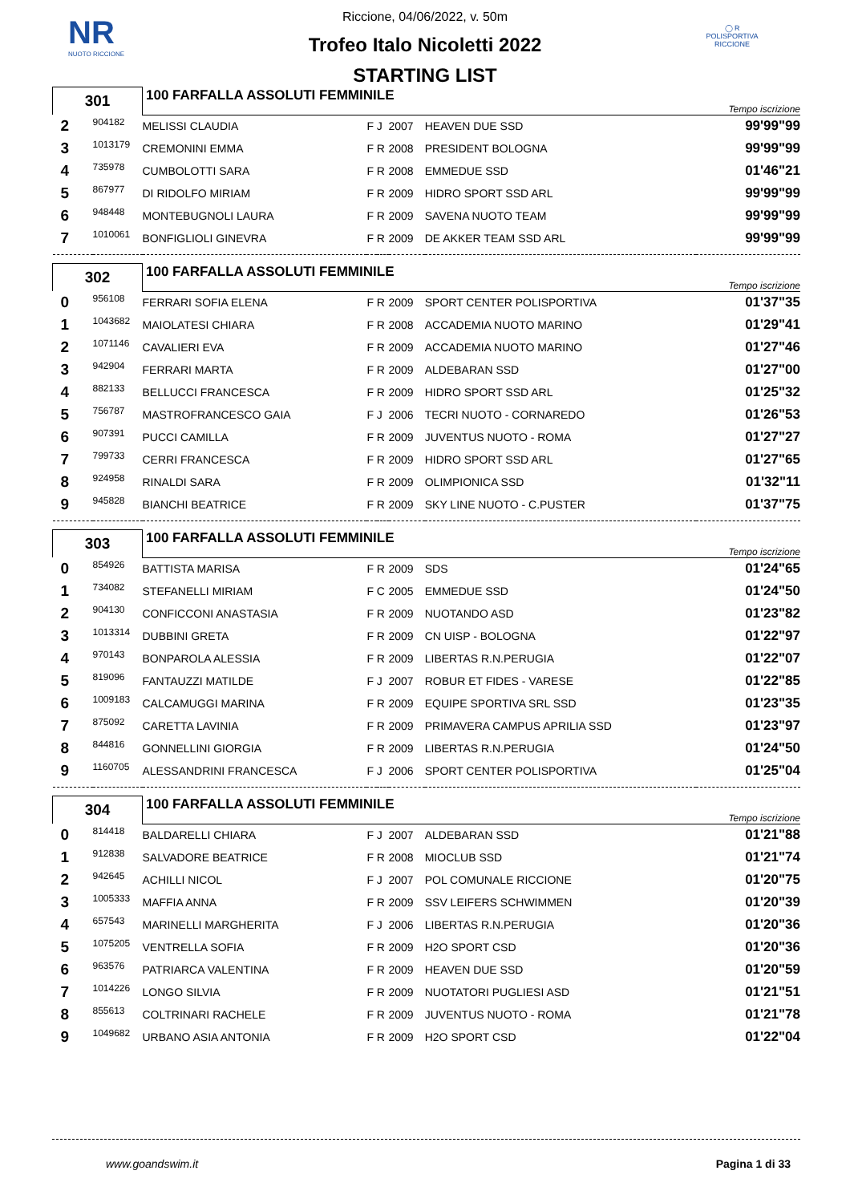NR
NUOTO RICCIONE
◯ R
POLISPORTIVA RICCIONE
Riccione, 04/06/2022, v. 50m
Trofeo Italo Nicoletti 2022
STARTING LIST
| 301 | | 100 FARFALLA ASSOLUTI FEMMINILE | | | | | Tempo iscrizione |
| 2 | 904182 | MELISSI CLAUDIA | F | J | 2007 | HEAVEN DUE SSD | 99'99"99 |
| 3 | 1013179 | CREMONINI EMMA | F | R | 2008 | PRESIDENT BOLOGNA | 99'99"99 |
| 4 | 735978 | CUMBOLOTTI SARA | F | R | 2008 | EMMEDUE SSD | 01'46"21 |
| 5 | 867977 | DI RIDOLFO MIRIAM | F | R | 2009 | HIDRO SPORT SSD ARL | 99'99"99 |
| 6 | 948448 | MONTEBUGNOLI LAURA | F | R | 2009 | SAVENA NUOTO TEAM | 99'99"99 |
| 7 | 1010061 | BONFIGLIOLI GINEVRA | F | R | 2009 | DE AKKER TEAM SSD ARL | 99'99"99 |
| 302 | | 100 FARFALLA ASSOLUTI FEMMINILE | | | | | Tempo iscrizione |
| 0 | 956108 | FERRARI SOFIA ELENA | F | R | 2009 | SPORT CENTER POLISPORTIVA | 01'37"35 |
| 1 | 1043682 | MAIOLATESI CHIARA | F | R | 2008 | ACCADEMIA NUOTO MARINO | 01'29"41 |
| 2 | 1071146 | CAVALIERI EVA | F | R | 2009 | ACCADEMIA NUOTO MARINO | 01'27"46 |
| 3 | 942904 | FERRARI MARTA | F | R | 2009 | ALDEBARAN SSD | 01'27"00 |
| 4 | 882133 | BELLUCCI FRANCESCA | F | R | 2009 | HIDRO SPORT SSD ARL | 01'25"32 |
| 5 | 756787 | MASTROFRANCESCO GAIA | F | J | 2006 | TECRI NUOTO - CORNAREDO | 01'26"53 |
| 6 | 907391 | PUCCI CAMILLA | F | R | 2009 | JUVENTUS NUOTO - ROMA | 01'27"27 |
| 7 | 799733 | CERRI FRANCESCA | F | R | 2009 | HIDRO SPORT SSD ARL | 01'27"65 |
| 8 | 924958 | RINALDI SARA | F | R | 2009 | OLIMPIONICA SSD | 01'32"11 |
| 9 | 945828 | BIANCHI BEATRICE | F | R | 2009 | SKY LINE NUOTO - C.PUSTER | 01'37"75 |
| 303 | | 100 FARFALLA ASSOLUTI FEMMINILE | | | | | Tempo iscrizione |
| 0 | 854926 | BATTISTA MARISA | F | R | 2009 | SDS | 01'24"65 |
| 1 | 734082 | STEFANELLI MIRIAM | F | C | 2005 | EMMEDUE SSD | 01'24"50 |
| 2 | 904130 | CONFICCONI ANASTASIA | F | R | 2009 | NUOTANDO ASD | 01'23"82 |
| 3 | 1013314 | DUBBINI GRETA | F | R | 2009 | CN UISP - BOLOGNA | 01'22"97 |
| 4 | 970143 | BONPAROLA ALESSIA | F | R | 2009 | LIBERTAS R.N.PERUGIA | 01'22"07 |
| 5 | 819096 | FANTAUZZI MATILDE | F | J | 2007 | ROBUR ET FIDES - VARESE | 01'22"85 |
| 6 | 1009183 | CALCAMUGGI MARINA | F | R | 2009 | EQUIPE SPORTIVA SRL SSD | 01'23"35 |
| 7 | 875092 | CARETTA LAVINIA | F | R | 2009 | PRIMAVERA CAMPUS APRILIA SSD | 01'23"97 |
| 8 | 844816 | GONNELLINI GIORGIA | F | R | 2009 | LIBERTAS R.N.PERUGIA | 01'24"50 |
| 9 | 1160705 | ALESSANDRINI FRANCESCA | F | J | 2006 | SPORT CENTER POLISPORTIVA | 01'25"04 |
| 304 | | 100 FARFALLA ASSOLUTI FEMMINILE | | | | | Tempo iscrizione |
| 0 | 814418 | BALDARELLI CHIARA | F | J | 2007 | ALDEBARAN SSD | 01'21"88 |
| 1 | 912838 | SALVADORE BEATRICE | F | R | 2008 | MIOCLUB SSD | 01'21"74 |
| 2 | 942645 | ACHILLI NICOL | F | J | 2007 | POL COMUNALE RICCIONE | 01'20"75 |
| 3 | 1005333 | MAFFIA ANNA | F | R | 2009 | SSV LEIFERS SCHWIMMEN | 01'20"39 |
| 4 | 657543 | MARINELLI MARGHERITA | F | J | 2006 | LIBERTAS R.N.PERUGIA | 01'20"36 |
| 5 | 1075205 | VENTRELLA SOFIA | F | R | 2009 | H2O SPORT CSD | 01'20"36 |
| 6 | 963576 | PATRIARCA VALENTINA | F | R | 2009 | HEAVEN DUE SSD | 01'20"59 |
| 7 | 1014226 | LONGO SILVIA | F | R | 2009 | NUOTATORI PUGLIESI ASD | 01'21"51 |
| 8 | 855613 | COLTRINARI RACHELE | F | R | 2009 | JUVENTUS NUOTO - ROMA | 01'21"78 |
| 9 | 1049682 | URBANO ASIA ANTONIA | F | R | 2009 | H2O SPORT CSD | 01'22"04 |
www.goandswim.it Pagina 1 di 33